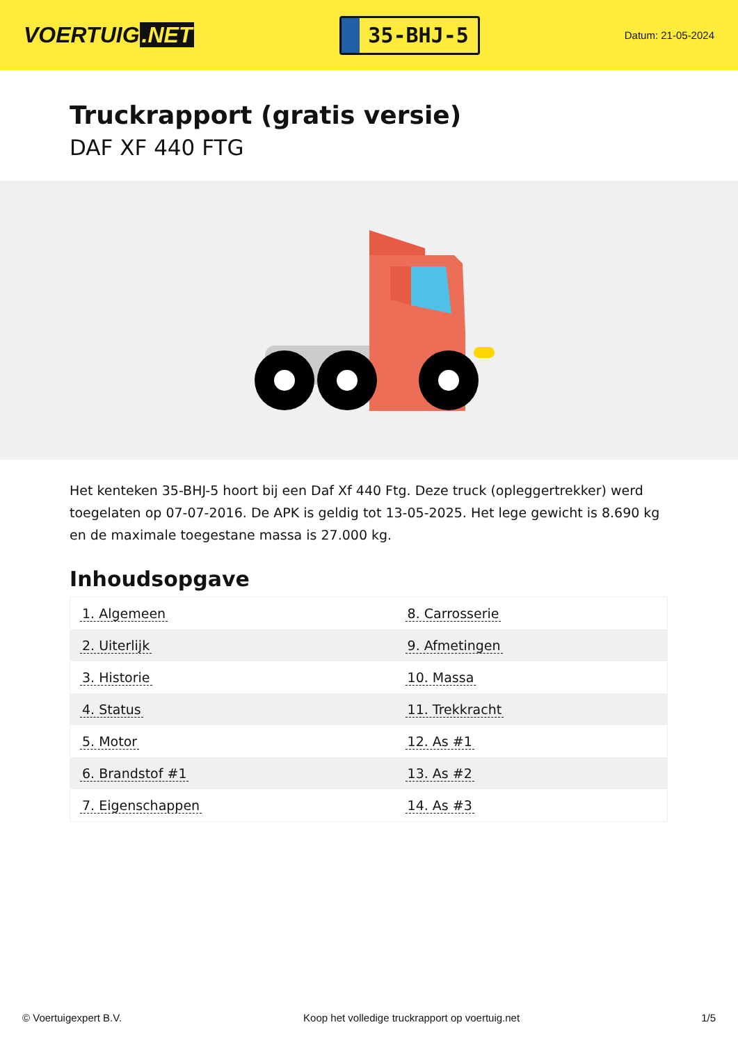VOERTUIG.NET
35-BHJ-5
Datum: 21-05-2024
Truckrapport (gratis versie)
DAF XF 440 FTG
Het kenteken 35-BHJ-5 hoort bij een Daf Xf 440 Ftg. Deze truck (opleggertrekker) werd toegelaten op 07-07-2016. De APK is geldig tot 13-05-2025. Het lege gewicht is 8.690 kg en de maximale toegestane massa is 27.000 kg.
Inhoudsopgave
| 1. Algemeen | 8. Carrosserie |
| 2. Uiterlijk | 9. Afmetingen |
| 3. Historie | 10. Massa |
| 4. Status | 11. Trekkracht |
| 5. Motor | 12. As #1 |
| 6. Brandstof #1 | 13. As #2 |
| 7. Eigenschappen | 14. As #3 |
© Voertuigexpert B.V. Koop het volledige truckrapport op voertuig.net 1/5